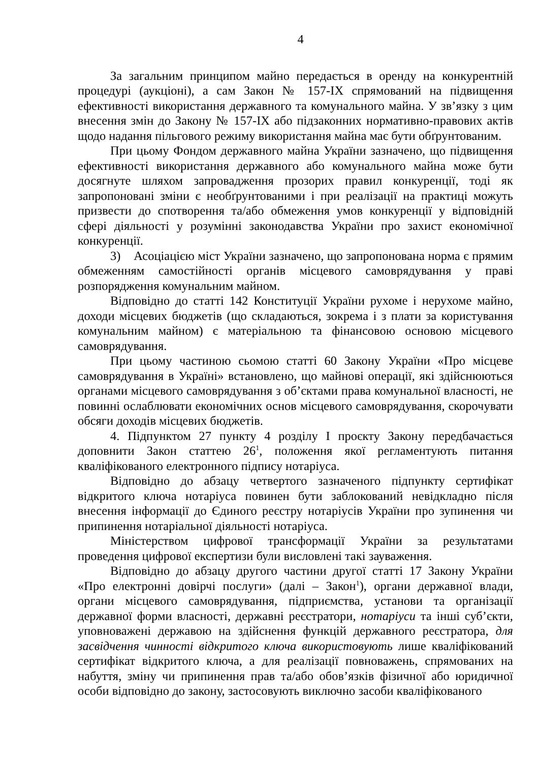4
За загальним принципом майно передається в оренду на конкурентній процедурі (аукціоні), а сам Закон № 157-IX спрямований на підвищення ефективності використання державного та комунального майна. У зв’язку з цим внесення змін до Закону № 157-IX або підзаконних нормативно-правових актів щодо надання пільгового режиму використання майна має бути обґрунтованим.
При цьому Фондом державного майна України зазначено, що підвищення ефективності використання державного або комунального майна може бути досягнуте шляхом запровадження прозорих правил конкуренції, тоді як запропоновані зміни є необґрунтованими і при реалізації на практиці можуть призвести до спотворення та/або обмеження умов конкуренції у відповідній сфері діяльності у розумінні законодавства України про захист економічної конкуренції.
3) Асоціацією міст України зазначено, що запропонована норма є прямим обмеженням самостійності органів місцевого самоврядування у праві розпорядження комунальним майном.
Відповідно до статті 142 Конституції України рухоме і нерухоме майно, доходи місцевих бюджетів (що складаються, зокрема і з плати за користування комунальним майном) є матеріальною та фінансовою основою місцевого самоврядування.
При цьому частиною сьомою статті 60 Закону України «Про місцеве самоврядування в Україні» встановлено, що майнові операції, які здійснюються органами місцевого самоврядування з об’єктами права комунальної власності, не повинні ослаблювати економічних основ місцевого самоврядування, скорочувати обсяги доходів місцевих бюджетів.
4. Підпунктом 27 пункту 4 розділу I проєкту Закону передбачається доповнити Закон статтею 26<sup>1</sup>, положення якої регламентують питання кваліфікованого електронного підпису нотаріуса.
Відповідно до абзацу четвертого зазначеного підпункту сертифікат відкритого ключа нотаріуса повинен бути заблокований невідкладно після внесення інформації до Єдиного реєстру нотаріусів України про зупинення чи припинення нотаріальної діяльності нотаріуса.
Міністерством цифрової трансформації України за результатами проведення цифрової експертизи були висловлені такі зауваження.
Відповідно до абзацу другого частини другої статті 17 Закону України «Про електронні довірчі послуги» (далі – Закон<sup>1</sup>), органи державної влади, органи місцевого самоврядування, підприємства, установи та організації державної форми власності, державні реєстратори, нотаріуси та інші суб’єкти, уповноважені державою на здійснення функцій державного реєстратора, для засвідчення чинності відкритого ключа використовують лише кваліфікований сертифікат відкритого ключа, а для реалізації повноважень, спрямованих на набуття, зміну чи припинення прав та/або обов’язків фізичної або юридичної особи відповідно до закону, застосовують виключно засоби кваліфікованого